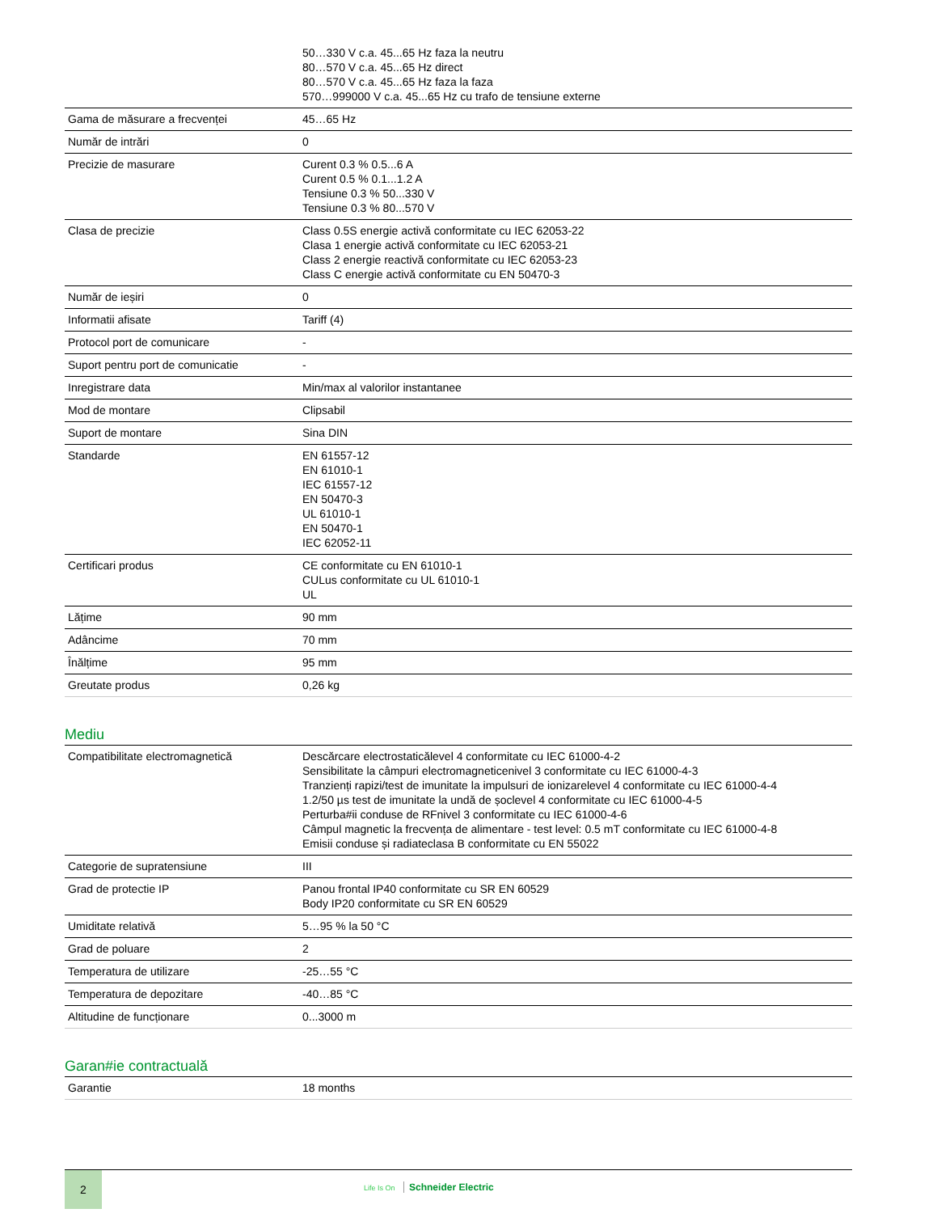| | 50…330 V c.a. 45...65 Hz faza la neutru 80…570 V c.a. 45...65 Hz direct 80…570 V c.a. 45...65 Hz faza la faza 570…999000 V c.a. 45...65 Hz cu trafo de tensiune externe |
| Gama de măsurare a frecvenței | 45…65 Hz |
| Număr de intrări | 0 |
| Precizie de masurare | Curent 0.3 % 0.5...6 A Curent 0.5 % 0.1...1.2 A Tensiune 0.3 % 50...330 V Tensiune 0.3 % 80...570 V |
| Clasa de precizie | Class 0.5S energie activă conformitate cu IEC 62053-22 Clasa 1 energie activă conformitate cu IEC 62053-21 Class 2 energie reactivă conformitate cu IEC 62053-23 Class C energie activă conformitate cu EN 50470-3 |
| Număr de ieșiri | 0 |
| Informatii afisate | Tariff (4) |
| Protocol port de comunicare | - |
| Suport pentru port de comunicatie | - |
| Inregistrare data | Min/max al valorilor instantanee |
| Mod de montare | Clipsabil |
| Suport de montare | Sina DIN |
| Standarde | EN 61557-12 EN 61010-1 IEC 61557-12 EN 50470-3 UL 61010-1 EN 50470-1 IEC 62052-11 |
| Certificari produs | CE conformitate cu EN 61010-1 CULus conformitate cu UL 61010-1 UL |
| Lățime | 90 mm |
| Adâncime | 70 mm |
| Înălțime | 95 mm |
| Greutate produs | 0,26 kg |
Mediu
| Compatibilitate electromagnetică | Descărcare electrostaticălevel 4 conformitate cu IEC 61000-4-2 Sensibilitate la câmpuri electromagneticenivel 3 conformitate cu IEC 61000-4-3 Tranzienți rapizi/test de imunitate la impulsuri de ionizarelevel 4 conformitate cu IEC 61000-4-4 1.2/50 µs test de imunitate la undă de șoclevel 4 conformitate cu IEC 61000-4-5 Perturba#ii conduse de RFnivel 3 conformitate cu IEC 61000-4-6 Câmpul magnetic la frecvența de alimentare - test level: 0.5 mT conformitate cu IEC 61000-4-8 Emisii conduse și radiateclasa B conformitate cu EN 55022 |
| Categorie de supratensiune | III |
| Grad de protectie IP | Panou frontal IP40 conformitate cu SR EN 60529 Body IP20 conformitate cu SR EN 60529 |
| Umiditate relativă | 5…95 % la 50 °C |
| Grad de poluare | 2 |
| Temperatura de utilizare | -25…55 °C |
| Temperatura de depozitare | -40…85 °C |
| Altitudine de funcționare | 0...3000 m |
Garan#ie contractuală
| Garantie | 18 months |
2
Life Is On Schneider Electric